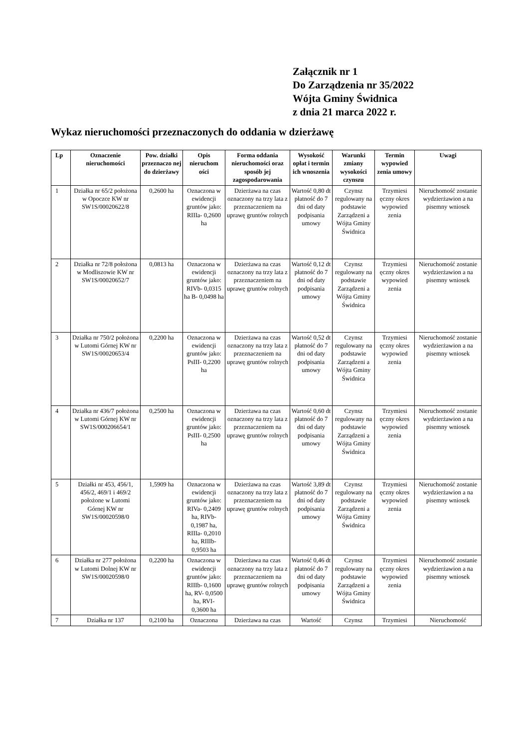Załącznik nr 1
Do Zarządzenia nr 35/2022
Wójta Gminy Świdnica
z dnia 21 marca 2022 r.
Wykaz nieruchomości przeznaczonych do oddania w dzierżawę
| Lp | Oznaczenie nieruchomości | Pow. działki przeznaczo nej do dzierżawy | Opis nieruchom ości | Forma oddania nieruchomości oraz sposób jej zagospodarowania | Wysokość opłat i termin ich wnoszenia | Warunki zmiany wysokości czynszu | Termin wypowied zenia umowy | Uwagi |
| --- | --- | --- | --- | --- | --- | --- | --- | --- |
| 1 | Działka nr 65/2 położona w Opoczce KW nr SW1S/00020622/8 | 0,2600 ha | Oznaczona w ewidencji gruntów jako: RIIIa- 0,2600 ha | Dzierżawa na czas oznaczony na trzy lata z przeznaczeniem na uprawę gruntów rolnych | Wartość 0,80 dt płatność do 7 dni od daty podpisania umowy | Czynsz regulowany na podstawie Zarządzeni a Wójta Gminy Świdnica | Trzymiesi ęczny okres wypowied zenia | Nieruchomość zostanie wydzierżawion a na pisemny wniosek |
| 2 | Działka nr 72/8 położona w Modliszowie KW nr SW1S/00020652/7 | 0,0813 ha | Oznaczona w ewidencji gruntów jako: RIVb- 0,0315 ha B- 0,0498 ha | Dzierżawa na czas oznaczony na trzy lata z przeznaczeniem na uprawę gruntów rolnych | Wartość 0,12 dt płatność do 7 dni od daty podpisania umowy | Czynsz regulowany na podstawie Zarządzeni a Wójta Gminy Świdnica | Trzymiesi ęczny okres wypowied zenia | Nieruchomość zostanie wydzierżawion a na pisemny wniosek |
| 3 | Działka nr 750/2 położona w Lutomi Górnej KW nr SW1S/00020653/4 | 0,2200 ha | Oznaczona w ewidencji gruntów jako: PsIII- 0,2200 ha | Dzierżawa na czas oznaczony na trzy lata z przeznaczeniem na uprawę gruntów rolnych | Wartość 0,52 dt płatność do 7 dni od daty podpisania umowy | Czynsz regulowany na podstawie Zarządzeni a Wójta Gminy Świdnica | Trzymiesi ęczny okres wypowied zenia | Nieruchomość zostanie wydzierżawion a na pisemny wniosek |
| 4 | Działka nr 436/7 położona w Lutomi Górnej KW nr SW1S/000206654/1 | 0,2500 ha | Oznaczona w ewidencji gruntów jako: PsIII- 0,2500 ha | Dzierżawa na czas oznaczony na trzy lata z przeznaczeniem na uprawę gruntów rolnych | Wartość 0,60 dt płatność do 7 dni od daty podpisania umowy | Czynsz regulowany na podstawie Zarządzeni a Wójta Gminy Świdnica | Trzymiesi ęczny okres wypowied zenia | Nieruchomość zostanie wydzierżawion a na pisemny wniosek |
| 5 | Działki nr 453, 456/1, 456/2, 469/1 i 469/2 położone w Lutomi Górnej KW nr SW1S/00020598/0 | 1,5909 ha | Oznaczona w ewidencji gruntów jako: RIVa- 0,2409 ha, RIVb- 0,1987 ha, RIIIa- 0,2010 ha, RIIIb- 0,9503 ha | Dzierżawa na czas oznaczony na trzy lata z przeznaczeniem na uprawę gruntów rolnych | Wartość 3,89 dt płatność do 7 dni od daty podpisania umowy | Czynsz regulowany na podstawie Zarządzeni a Wójta Gminy Świdnica | Trzymiesi ęczny okres wypowied zenia | Nieruchomość zostanie wydzierżawion a na pisemny wniosek |
| 6 | Działka nr 277 położona w Lutomi Dolnej KW nr SW1S/00020598/0 | 0,2200 ha | Oznaczona w ewidencji gruntów jako: RIIIb- 0,1600 ha, RV- 0,0500 ha, RVI- 0,3600 ha | Dzierżawa na czas oznaczony na trzy lata z przeznaczeniem na uprawę gruntów rolnych | Wartość 0,46 dt płatność do 7 dni od daty podpisania umowy | Czynsz regulowany na podstawie Zarządzeni a Wójta Gminy Świdnica | Trzymiesi ęczny okres wypowied zenia | Nieruchomość zostanie wydzierżawion a na pisemny wniosek |
| 7 | Działka nr 137 | 0,2100 ha | Oznaczona | Dzierżawa na czas | Wartość | Czynsz | Trzymiesi | Nieruchomość |